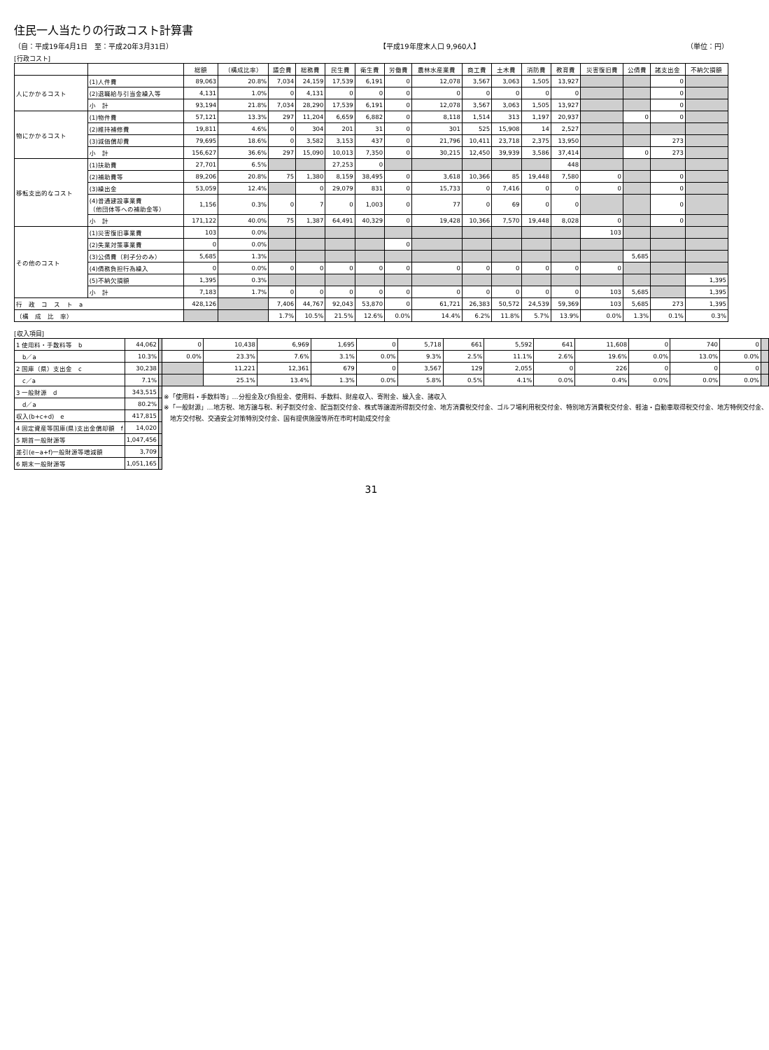住民一人当たりの行政コスト計算書
（自：平成19年4月1日　至：平成20年3月31日） 【平成19年度末人口 9,960人】 （単位：円）
[行政コスト]
| | | 総額 | （構成比率） | 議会費 | 総務費 | 民生費 | 衛生費 | 労働費 | 農林水産業費 | 商工費 | 土木費 | 消防費 | 教育費 | 災害復旧費 | 公債費 | 諸支出金 | 不納欠損額 |
| --- | --- | --- | --- | --- | --- | --- | --- | --- | --- | --- | --- | --- | --- | --- | --- | --- | --- |
| 人にかかるコスト | (1)人件費 | 89,063 | 20.8% | 7,034 | 24,159 | 17,539 | 6,191 | 0 | 12,078 | 3,567 | 3,063 | 1,505 | 13,927 | | | 0 | |
| | (2)退職給与引当金繰入等 | 4,131 | 1.0% | 0 | 4,131 | 0 | 0 | 0 | 0 | 0 | 0 | 0 | 0 | | | 0 | |
| | 小 計 | 93,194 | 21.8% | 7,034 | 28,290 | 17,539 | 6,191 | 0 | 12,078 | 3,567 | 3,063 | 1,505 | 13,927 | | | 0 | |
| 物にかかるコスト | (1)物件費 | 57,121 | 13.3% | 297 | 11,204 | 6,659 | 6,882 | 0 | 8,118 | 1,514 | 313 | 1,197 | 20,937 | | 0 | 0 | |
| | (2)維持補修費 | 19,811 | 4.6% | 0 | 304 | 201 | 31 | 0 | 301 | 525 | 15,908 | 14 | 2,527 | | | | |
| | (3)減価償却費 | 79,695 | 18.6% | 0 | 3,582 | 3,153 | 437 | 0 | 21,796 | 10,411 | 23,718 | 2,375 | 13,950 | | | 273 | |
| | 小 計 | 156,627 | 36.6% | 297 | 15,090 | 10,013 | 7,350 | 0 | 30,215 | 12,450 | 39,939 | 3,586 | 37,414 | | 0 | 273 | |
| 移転支出的なコスト | (1)扶助費 | 27,701 | 6.5% | | | 27,253 | 0 | | | | | | 448 | | | | |
| | (2)補助費等 | 89,206 | 20.8% | 75 | 1,380 | 8,159 | 38,495 | 0 | 3,618 | 10,366 | 85 | 19,448 | 7,580 | 0 | | 0 | |
| | (3)繰出金 | 53,059 | 12.4% | | 0 | 29,079 | 831 | 0 | 15,733 | 0 | 7,416 | 0 | 0 | 0 | | 0 | |
| | (4)普通建設事業費 （他団体等への補助金等） | 1,156 | 0.3% | 0 | 7 | 0 | 1,003 | 0 | 77 | 0 | 69 | 0 | 0 | | | 0 | |
| | 小 計 | 171,122 | 40.0% | 75 | 1,387 | 64,491 | 40,329 | 0 | 19,428 | 10,366 | 7,570 | 19,448 | 8,028 | 0 | | 0 | |
| その他のコスト | (1)災害復旧事業費 | 103 | 0.0% | | | | | | | | | | | 103 | | | |
| | (2)失業対策事業費 | 0 | 0.0% | | | | | 0 | | | | | | | | | |
| | (3)公債費（利子分のみ） | 5,685 | 1.3% | | | | | | | | | | | | 5,685 | | |
| | (4)債務負担行為繰入 | 0 | 0.0% | 0 | 0 | 0 | 0 | 0 | 0 | 0 | 0 | 0 | 0 | 0 | | | |
| | (5)不納欠損額 | 1,395 | 0.3% | | | | | | | | | | | | | | 1,395 |
| | 小 計 | 7,183 | 1.7% | 0 | 0 | 0 | 0 | 0 | 0 | 0 | 0 | 0 | 0 | 103 | 5,685 | | 1,395 |
| 行 政 コ ス ト a | | 428,126 | | 7,406 | 44,767 | 92,043 | 53,870 | 0 | 61,721 | 26,383 | 50,572 | 24,539 | 59,369 | 103 | 5,685 | 273 | 1,395 |
| （構 成 比 率） | | | | 1.7% | 10.5% | 21.5% | 12.6% | 0.0% | 14.4% | 6.2% | 11.8% | 5.7% | 13.9% | 0.0% | 1.3% | 0.1% | 0.3% |
[収入項目]
| 1 使用料・手数料等 b | 44,062 | | 0 | 10,438 | 6,969 | 1,695 | 0 | 5,718 | 661 | 5,592 | 641 | 11,608 | 0 | 740 | 0 | |
| b／a | 10.3% | | 0.0% | 23.3% | 7.6% | 3.1% | 0.0% | 9.3% | 2.5% | 11.1% | 2.6% | 19.6% | 0.0% | 13.0% | 0.0% | |
| 2 国庫（県）支出金 c | 30,238 | | | 11,221 | 12,361 | 679 | 0 | 3,567 | 129 | 2,055 | 0 | 226 | 0 | 0 | 0 | |
| c／a | 7.1% | | | 25.1% | 13.4% | 1.3% | 0.0% | 5.8% | 0.5% | 4.1% | 0.0% | 0.4% | 0.0% | 0.0% | 0.0% | |
| 3 一般財源 d | 343,515 | | ※「使用料・手数料等」…分担金及び負担金、使用料、手数料、財産収入、寄附金、繰入金、諸収入 ※「一般財源」…地方税、地方譲与税、利子割交付金、配当割交付金、株式等譲渡所得割交付金、地方消費税交付金、ゴルフ場利用税交付金、特別地方消費税交付金、軽油・自動車取得税交付金、地方特例交付金、 地方交付税、交通安全対策特別交付金、国有提供施設等所在市町村助成交付金 | | | | | | | | | | | | | |
| d／a | 80.2% | | | | | | | | | | | | | | | |
| 収入(b+c+d) e | 417,815 | | | | | | | | | | | | | | | |
| 4 固定資産等国庫(県)支出金償却額 f | 14,020 | | | | | | | | | | | | | | | |
| 5 期首一般財源等 | 1,047,456 | | | | | | | | | | | | | | | |
| 差引(e−a+f)一般財源等増減額 | 3,709 | | | | | | | | | | | | | | | |
| 6 期末一般財源等 | 1,051,165 | | | | | | | | | | | | | | | |
31